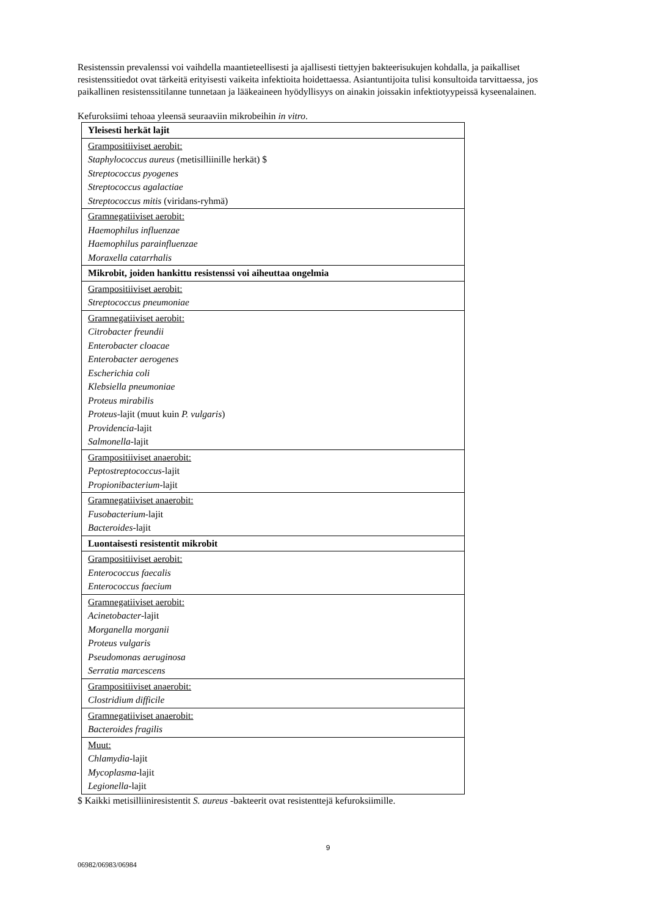Resistenssin prevalenssi voi vaihdella maantieteellisesti ja ajallisesti tiettyjen bakteerisukujen kohdalla, ja paikalliset resistenssitiedot ovat tärkeitä erityisesti vaikeita infektioita hoidettaessa. Asiantuntijoita tulisi konsultoida tarvittaessa, jos paikallinen resistenssitilanne tunnetaan ja lääkeaineen hyödyllisyys on ainakin joissakin infektiotyypeissä kyseenalainen.
Kefuroksiimi tehoaa yleensä seuraaviin mikrobeihin in vitro.
| Yleisesti herkät lajit |
| Grampositiiviset aerobit: Staphylococcus aureus (metisilliinille herkät) $ Streptococcus pyogenes Streptococcus agalactiae Streptococcus mitis (viridans-ryhmä) |
| Gramnegatiiviset aerobit: Haemophilus influenzae Haemophilus parainfluenzae Moraxella catarrhalis |
| Mikrobit, joiden hankittu resistenssi voi aiheuttaa ongelmia |
| Grampositiiviset aerobit: Streptococcus pneumoniae |
| Gramnegatiiviset aerobit: Citrobacter freundii Enterobacter cloacae Enterobacter aerogenes Escherichia coli Klebsiella pneumoniae Proteus mirabilis Proteus -lajit (muut kuin P. vulgaris ) Providencia -lajit Salmonella -lajit |
| Grampositiiviset anaerobit: Peptostreptococcus -lajit Propionibacterium -lajit |
| Gramnegatiiviset anaerobit: Fusobacterium -lajit Bacteroides -lajit |
| Luontaisesti resistentit mikrobit |
| Grampositiiviset aerobit: Enterococcus faecalis Enterococcus faecium |
| Gramnegatiiviset aerobit: Acinetobacter -lajit Morganella morganii Proteus vulgaris Pseudomonas aeruginosa Serratia marcescens |
| Grampositiiviset anaerobit: Clostridium difficile |
| Gramnegatiiviset anaerobit: Bacteroides fragilis |
| Muut: Chlamydia -lajit Mycoplasma -lajit Legionella -lajit |
$ Kaikki metisilliiniresistentit S. aureus -bakteerit ovat resistenttejä kefuroksiimille.
9
06982/06983/06984